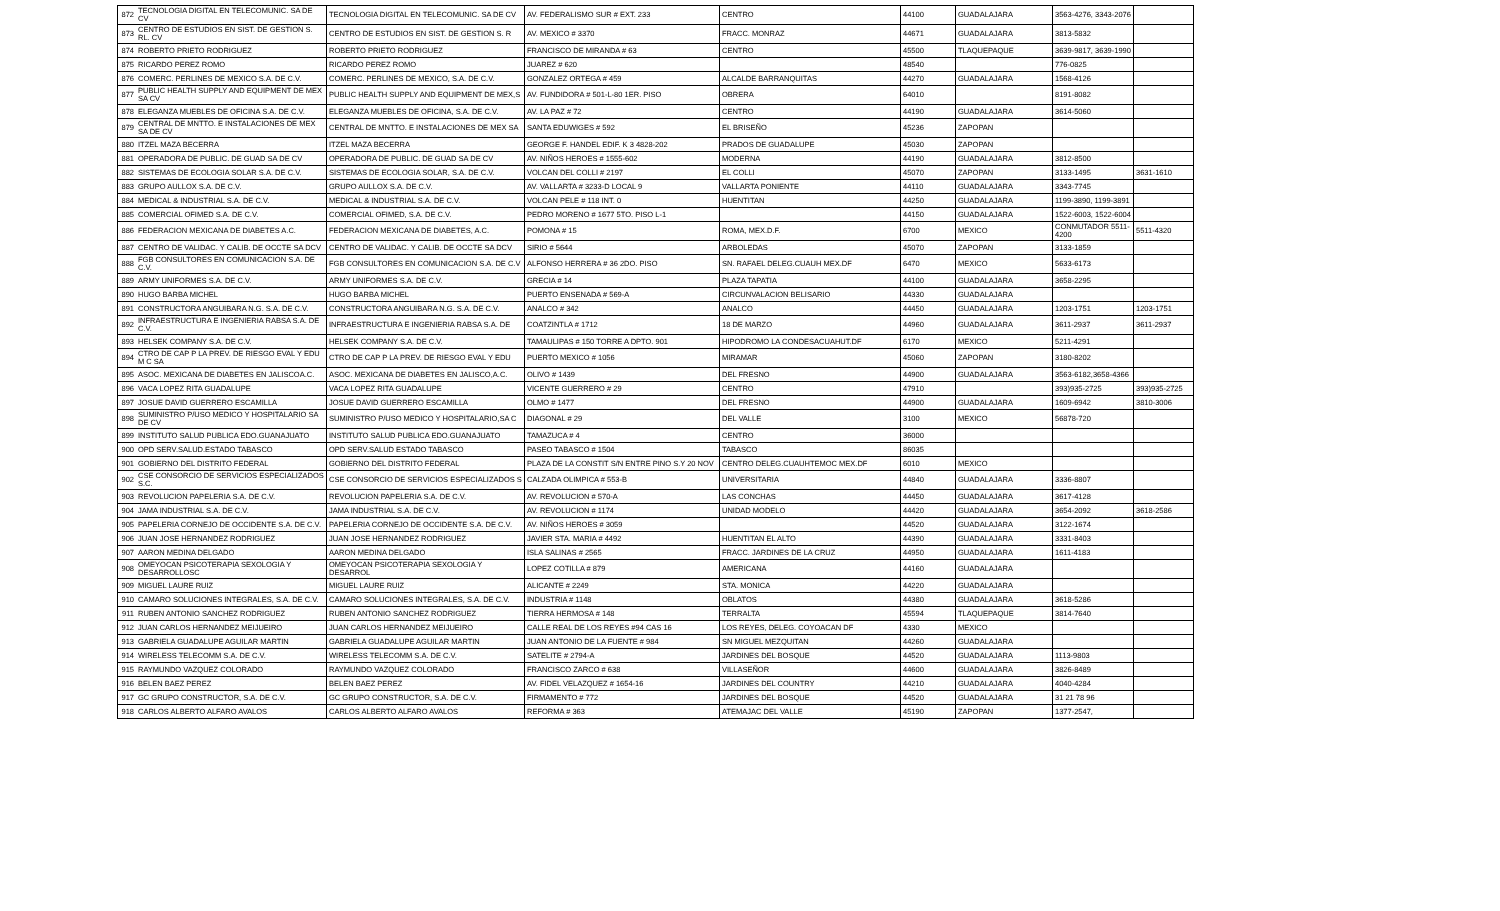| 872 | TECNOLOGIA DIGITAL EN TELECOMUNIC. SA DE CV | TECNOLOGIA DIGITAL EN TELECOMUNIC. SA DE CV | AV. FEDERALISMO SUR # EXT. 233 | CENTRO | 44100 | GUADALAJARA | 3563-4276, 3343-2076 | |
| 873 | CENTRO DE ESTUDIOS EN SIST. DE GESTION S. RL. CV | CENTRO DE ESTUDIOS EN SIST. DE GESTION S. R | AV. MEXICO # 3370 | FRACC. MONRAZ | 44671 | GUADALAJARA | 3813-5832 | |
| 874 | ROBERTO PRIETO RODRIGUEZ | ROBERTO PRIETO RODRIGUEZ | FRANCISCO DE MIRANDA # 63 | CENTRO | 45500 | TLAQUEPAQUE | 3639-9817, 3639-1990 | |
| 875 | RICARDO PEREZ ROMO | RICARDO PEREZ ROMO | JUAREZ # 620 | | 48540 | | 776-0825 | |
| 876 | COMERC. PERLINES DE MEXICO S.A. DE C.V. | COMERC. PERLINES DE MEXICO, S.A. DE C.V. | GONZALEZ ORTEGA # 459 | ALCALDE BARRANQUITAS | 44270 | GUADALAJARA | 1568-4126 | |
| 877 | PUBLIC HEALTH SUPPLY AND EQUIPMENT DE MEX SA CV | PUBLIC HEALTH SUPPLY AND EQUIPMENT DE MEX,S | AV. FUNDIDORA # 501-L-80 1ER. PISO | OBRERA | 64010 | | 8191-8082 | |
| 878 | ELEGANZA MUEBLES DE OFICINA S.A. DE C.V. | ELEGANZA MUEBLES DE OFICINA, S.A. DE C.V. | AV. LA PAZ # 72 | CENTRO | 44190 | GUADALAJARA | 3614-5060 | |
| 879 | CENTRAL DE MNTTO. E INSTALACIONES DE MEX SA DE CV | CENTRAL DE MNTTO. E INSTALACIONES DE MEX SA | SANTA EDUWIGES # 592 | EL BRISEÑO | 45236 | ZAPOPAN | | |
| 880 | ITZEL MAZA BECERRA | ITZEL MAZA BECERRA | GEORGE F. HANDEL EDIF. K 3 4828-202 | PRADOS DE GUADALUPE | 45030 | ZAPOPAN | | |
| 881 | OPERADORA DE PUBLIC. DE GUAD SA DE CV | OPERADORA DE PUBLIC. DE GUAD SA DE CV | AV. NIÑOS HEROES # 1555-602 | MODERNA | 44190 | GUADALAJARA | 3812-8500 | |
| 882 | SISTEMAS DE ECOLOGIA SOLAR S.A. DE C.V. | SISTEMAS DE ECOLOGIA SOLAR, S.A. DE C.V. | VOLCAN DEL COLLI # 2197 | EL COLLI | 45070 | ZAPOPAN | 3133-1495 | 3631-1610 |
| 883 | GRUPO AULLOX S.A. DE C.V. | GRUPO AULLOX S.A. DE C.V. | AV. VALLARTA # 3233-D LOCAL 9 | VALLARTA PONIENTE | 44110 | GUADALAJARA | 3343-7745 | |
| 884 | MEDICAL & INDUSTRIAL S.A. DE C.V. | MEDICAL & INDUSTRIAL S.A. DE C.V. | VOLCAN PELE # 118 INT. 0 | HUENTITAN | 44250 | GUADALAJARA | 1199-3890, 1199-3891 | |
| 885 | COMERCIAL OFIMED S.A. DE C.V. | COMERCIAL OFIMED, S.A. DE C.V. | PEDRO MORENO # 1677 5TO. PISO L-1 | | 44150 | GUADALAJARA | 1522-6003, 1522-6004 | |
| 886 | FEDERACION MEXICANA DE DIABETES A.C. | FEDERACION MEXICANA DE DIABETES, A.C. | POMONA # 15 | ROMA, MEX.D.F. | 6700 | MEXICO | CONMUTADOR 5511-4200 | 5511-4320 |
| 887 | CENTRO DE VALIDAC. Y CALIB. DE OCCTE SA DCV | CENTRO DE VALIDAC. Y CALIB. DE OCCTE SA DCV | SIRIO # 5644 | ARBOLEDAS | 45070 | ZAPOPAN | 3133-1859 | |
| 888 | FGB CONSULTORES EN COMUNICACION S.A. DE C.V. | FGB CONSULTORES EN COMUNICACION S.A. DE C.V | ALFONSO HERRERA # 36 2DO. PISO | SN. RAFAEL DELEG.CUAUH MEX.DF | 6470 | MEXICO | 5633-6173 | |
| 889 | ARMY UNIFORMES S.A. DE C.V. | ARMY UNIFORMES S.A. DE C.V. | GRECIA # 14 | PLAZA TAPATIA | 44100 | GUADALAJARA | 3658-2295 | |
| 890 | HUGO BARBA MICHEL | HUGO BARBA MICHEL | PUERTO ENSENADA # 569-A | CIRCUNVALACION BELISARIO | 44330 | GUADALAJARA | | |
| 891 | CONSTRUCTORA ANGUIBARA N.G. S.A. DE C.V. | CONSTRUCTORA ANGUIBARA N.G. S.A. DE C.V. | ANALCO # 342 | ANALCO | 44450 | GUADALAJARA | 1203-1751 | 1203-1751 |
| 892 | INFRAESTRUCTURA E INGENIERIA RABSA S.A. DE C.V. | INFRAESTRUCTURA E INGENIERIA RABSA S.A. DE | COATZINTLA # 1712 | 18 DE MARZO | 44960 | GUADALAJARA | 3611-2937 | 3611-2937 |
| 893 | HELSEK COMPANY S.A. DE C.V. | HELSEK COMPANY S.A. DE C.V. | TAMAULIPAS # 150 TORRE A DPTO. 901 | HIPODROMO LA CONDESACUAHUT.DF | 6170 | MEXICO | 5211-4291 | |
| 894 | CTRO DE CAP P LA PREV. DE RIESGO EVAL Y EDU M C SA | CTRO DE CAP P LA PREV. DE RIESGO EVAL Y EDU | PUERTO MEXICO # 1056 | MIRAMAR | 45060 | ZAPOPAN | 3180-8202 | |
| 895 | ASOC. MEXICANA DE DIABETES EN JALISCOA.C. | ASOC. MEXICANA DE DIABETES EN JALISCO,A.C. | OLIVO # 1439 | DEL FRESNO | 44900 | GUADALAJARA | 3563-6182,3658-4366 | |
| 896 | VACA LOPEZ RITA GUADALUPE | VACA LOPEZ RITA GUADALUPE | VICENTE GUERRERO # 29 | CENTRO | 47910 | | 393)935-2725 | 393)935-2725 |
| 897 | JOSUE DAVID GUERRERO ESCAMILLA | JOSUE DAVID GUERRERO ESCAMILLA | OLMO # 1477 | DEL FRESNO | 44900 | GUADALAJARA | 1609-6942 | 3810-3006 |
| 898 | SUMINISTRO P/USO MEDICO Y HOSPITALARIO SA DE CV | SUMINISTRO P/USO MEDICO Y HOSPITALARIO,SA C | DIAGONAL # 29 | DEL VALLE | 3100 | MEXICO | 56878-720 | |
| 899 | INSTITUTO SALUD PUBLICA EDO.GUANAJUATO | INSTITUTO SALUD PUBLICA EDO.GUANAJUATO | TAMAZUCA # 4 | CENTRO | 36000 | | | |
| 900 | OPD SERV.SALUD.ESTADO TABASCO | OPD SERV.SALUD ESTADO TABASCO | PASEO TABASCO # 1504 | TABASCO | 86035 | | | |
| 901 | GOBIERNO DEL DISTRITO FEDERAL | GOBIERNO DEL DISTRITO FEDERAL | PLAZA DE LA CONSTIT S/N ENTRE PINO S.Y 20 NOV | CENTRO DELEG.CUAUHTEMOC MEX.DF | 6010 | MEXICO | | |
| 902 | CSE CONSORCIO DE SERVICIOS ESPECIALIZADOS S.C. | CSE CONSORCIO DE SERVICIOS ESPECIALIZADOS S | CALZADA OLIMPICA # 553-B | UNIVERSITARIA | 44840 | GUADALAJARA | 3336-8807 | |
| 903 | REVOLUCION PAPELERIA S.A. DE C.V. | REVOLUCION PAPELERIA S.A. DE C.V. | AV. REVOLUCION # 570-A | LAS CONCHAS | 44450 | GUADALAJARA | 3617-4128 | |
| 904 | JAMA INDUSTRIAL S.A. DE C.V. | JAMA INDUSTRIAL S.A. DE C.V. | AV. REVOLUCION # 1174 | UNIDAD MODELO | 44420 | GUADALAJARA | 3654-2092 | 3618-2586 |
| 905 | PAPELERIA CORNEJO DE OCCIDENTE S.A. DE C.V. | PAPELERIA CORNEJO DE OCCIDENTE S.A. DE C.V. | AV. NIÑOS HEROES # 3059 | | 44520 | GUADALAJARA | 3122-1674 | |
| 906 | JUAN JOSE HERNANDEZ RODRIGUEZ | JUAN JOSE HERNANDEZ RODRIGUEZ | JAVIER STA. MARIA # 4492 | HUENTITAN EL ALTO | 44390 | GUADALAJARA | 3331-8403 | |
| 907 | AARON MEDINA DELGADO | AARON MEDINA DELGADO | ISLA SALINAS # 2565 | FRACC. JARDINES DE LA CRUZ | 44950 | GUADALAJARA | 1611-4183 | |
| 908 | OMEYOCAN PSICOTERAPIA SEXOLOGIA Y DESARROLLOSC | OMEYOCAN PSICOTERAPIA SEXOLOGIA Y DESARROL | LOPEZ COTILLA # 879 | AMERICANA | 44160 | GUADALAJARA | | |
| 909 | MIGUEL LAURE RUIZ | MIGUEL LAURE RUIZ | ALICANTE # 2249 | STA. MONICA | 44220 | GUADALAJARA | | |
| 910 | CAMARO SOLUCIONES INTEGRALES, S.A. DE C.V. | CAMARO SOLUCIONES INTEGRALES, S.A. DE C.V. | INDUSTRIA # 1148 | OBLATOS | 44380 | GUADALAJARA | 3618-5286 | |
| 911 | RUBEN ANTONIO SANCHEZ RODRIGUEZ | RUBEN ANTONIO SANCHEZ RODRIGUEZ | TIERRA HERMOSA # 148 | TERRALTA | 45594 | TLAQUEPAQUE | 3814-7640 | |
| 912 | JUAN CARLOS HERNANDEZ MEIJUEIRO | JUAN CARLOS HERNANDEZ MEIJUEIRO | CALLE REAL DE LOS REYES #94 CAS 16 | LOS REYES, DELEG. COYOACAN DF | 4330 | MEXICO | | |
| 913 | GABRIELA GUADALUPE AGUILAR MARTIN | GABRIELA GUADALUPE AGUILAR MARTIN | JUAN ANTONIO DE LA FUENTE # 984 | SN MIGUEL MEZQUITAN | 44260 | GUADALAJARA | | |
| 914 | WIRELESS TELECOMM S.A. DE C.V. | WIRELESS TELECOMM S.A. DE C.V. | SATELITE # 2794-A | JARDINES DEL BOSQUE | 44520 | GUADALAJARA | 1113-9803 | |
| 915 | RAYMUNDO VAZQUEZ COLORADO | RAYMUNDO VAZQUEZ COLORADO | FRANCISCO ZARCO # 638 | VILLASEÑOR | 44600 | GUADALAJARA | 3826-8489 | |
| 916 | BELEN BAEZ PEREZ | BELEN BAEZ PEREZ | AV. FIDEL VELAZQUEZ # 1654-16 | JARDINES DEL COUNTRY | 44210 | GUADALAJARA | 4040-4284 | |
| 917 | GC GRUPO CONSTRUCTOR, S.A. DE C.V. | GC GRUPO CONSTRUCTOR, S.A. DE C.V. | FIRMAMENTO # 772 | JARDINES DEL BOSQUE | 44520 | GUADALAJARA | 31 21 78 96 | |
| 918 | CARLOS ALBERTO ALFARO AVALOS | CARLOS ALBERTO ALFARO AVALOS | REFORMA # 363 | ATEMAJAC DEL VALLE | 45190 | ZAPOPAN | 1377-2547, | |